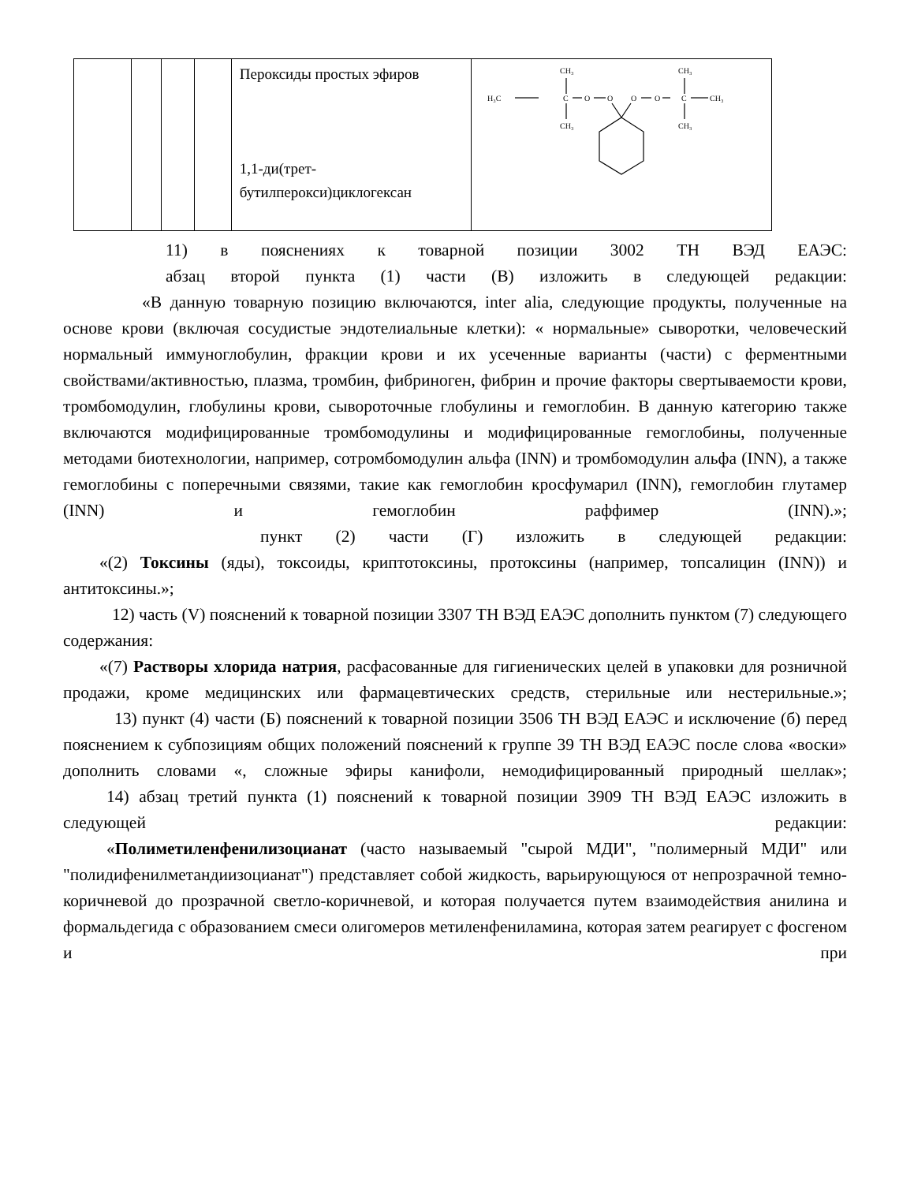| | | | | Пероксиды простых эфиров 1,1-ди(трет-бутилперокси)циклогексан | H₃C CH₃ C O O O O C CH₃ CH₃ CH₃ CH₃ |
11) в пояснениях к товарной позиции 3002 ТН ВЭД ЕАЭС:
абзац второй пункта (1) части (В) изложить в следующей редакции:
«В данную товарную позицию включаются, inter alia, следующие продукты, полученные на основе крови (включая сосудистые эндотелиальные клетки): « нормальные» сыворотки, человеческий нормальный иммуноглобулин, фракции крови и их усеченные варианты (части) с ферментными свойствами/активностью, плазма, тромбин, фибриноген, фибрин и прочие факторы свертываемости крови, тромбомодулин, глобулины крови, сывороточные глобулины и гемоглобин. В данную категорию также включаются модифицированные тромбомодулины и модифицированные гемоглобины, полученные методами биотехнологии, например, сотромбомодулин альфа (INN) и тромбомодулин альфа (INN), а также гемоглобины с поперечными связями, такие как гемоглобин кросфумарил (INN), гемоглобин глутамер (INN) и гемоглобин раффимер (INN).»;
пункт (2) части (Г) изложить в следующей редакции:
«(2) Токсины (яды), токсоиды, криптотоксины, протоксины (например, топсалицин (INN)) и антитоксины.»;
12) часть (V) пояснений к товарной позиции 3307 ТН ВЭД ЕАЭС дополнить пунктом (7) следующего содержания:
«(7) Растворы хлорида натрия, расфасованные для гигиенических целей в упаковки для розничной продажи, кроме медицинских или фармацевтических средств, стерильные или нестерильные.»;
13) пункт (4) части (Б) пояснений к товарной позиции 3506 ТН ВЭД ЕАЭС и исключение (б) перед пояснением к субпозициям общих положений пояснений к группе 39 ТН ВЭД ЕАЭС после слова «воски» дополнить словами «, сложные эфиры канифоли, немодифицированный природный шеллак»;
14) абзац третий пункта (1) пояснений к товарной позиции 3909 ТН ВЭД ЕАЭС изложить в следующей редакции:
«Полиметиленфенилизоцианат (часто называемый "сырой МДИ", "полимерный МДИ" или "полидифенилметандиизоцианат") представляет собой жидкость, варьирующуюся от непрозрачной темно-коричневой до прозрачной светло-коричневой, и которая получается путем взаимодействия анилина и формальдегида с образованием смеси олигомеров метиленфениламина, которая затем реагирует с фосгеном и при